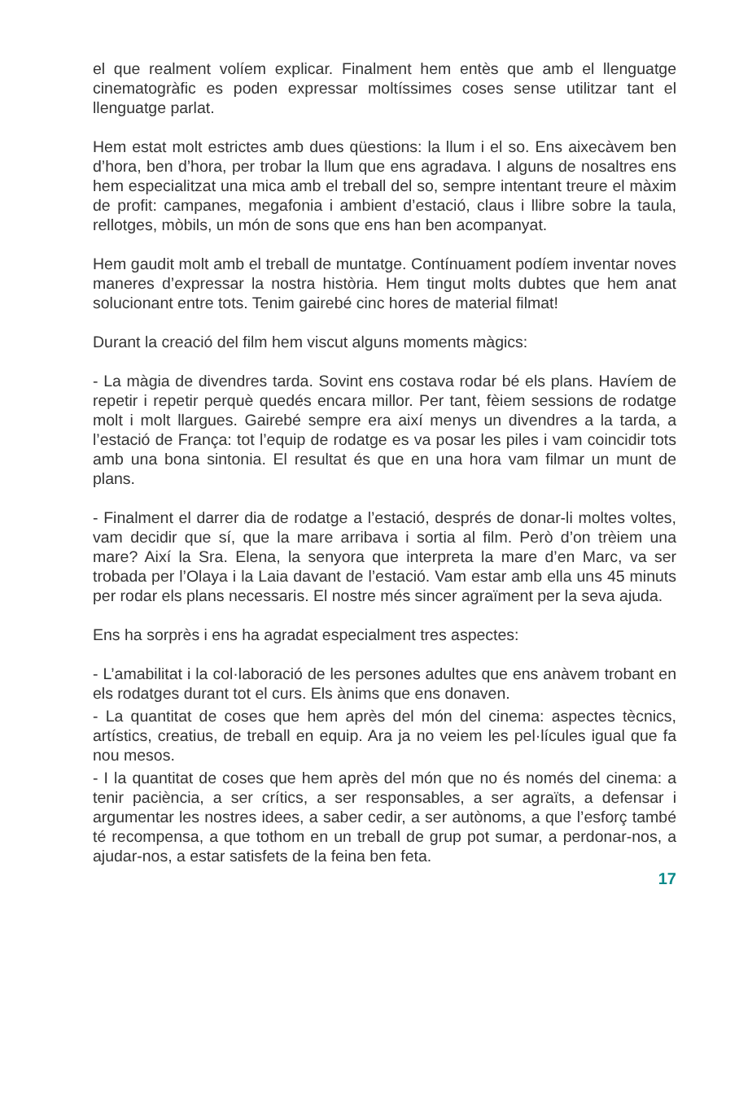el que realment volíem explicar. Finalment hem entès que amb el llenguatge cinematogràfic es poden expressar moltíssimes coses sense utilitzar tant el llenguatge parlat.
Hem estat molt estrictes amb dues qüestions: la llum i el so. Ens aixecàvem ben d’hora, ben d’hora, per trobar la llum que ens agradava. I alguns de nosaltres ens hem especialitzat una mica amb el treball del so, sempre intentant treure el màxim de profit: campanes, megafonia i ambient d’estació, claus i llibre sobre la taula, rellotges, mòbils, un món de sons que ens han ben acompanyat.
Hem gaudit molt amb el treball de muntatge. Contínuament podíem inventar noves maneres d’expressar la nostra història. Hem tingut molts dubtes que hem anat solucionant entre tots. Tenim gairebé cinc hores de material filmat!
Durant la creació del film hem viscut alguns moments màgics:
- La màgia de divendres tarda. Sovint ens costava rodar bé els plans. Havíem de repetir i repetir perquè quedés encara millor. Per tant, fèiem sessions de rodatge molt i molt llargues. Gairebé sempre era així menys un divendres a la tarda, a l’estació de França: tot l’equip de rodatge es va posar les piles i vam coincidir tots amb una bona sintonia. El resultat és que en una hora vam filmar un munt de plans.
- Finalment el darrer dia de rodatge a l’estació, després de donar-li moltes voltes, vam decidir que sí, que la mare arribava i sortia al film. Però d’on trèiem una mare? Així la Sra. Elena, la senyora que interpreta la mare d’en Marc, va ser trobada per l’Olaya i la Laia davant de l’estació. Vam estar amb ella uns 45 minuts per rodar els plans necessaris. El nostre més sincer agraïment per la seva ajuda.
Ens ha sorprès i ens ha agradat especialment tres aspectes:
- L’amabilitat i la col·laboració de les persones adultes que ens anàvem trobant en els rodatges durant tot el curs. Els ànims que ens donaven.
- La quantitat de coses que hem après del món del cinema: aspectes tècnics, artístics, creatius, de treball en equip. Ara ja no veiem les pel·lícules igual que fa nou mesos.
- I la quantitat de coses que hem après del món que no és només del cinema: a tenir paciència, a ser crítics, a ser responsables, a ser agraïts, a defensar i argumentar les nostres idees, a saber cedir, a ser autònoms, a que l’esforç també té recompensa, a que tothom en un treball de grup pot sumar, a perdonar-nos, a ajudar-nos, a estar satisfets de la feina ben feta.
17